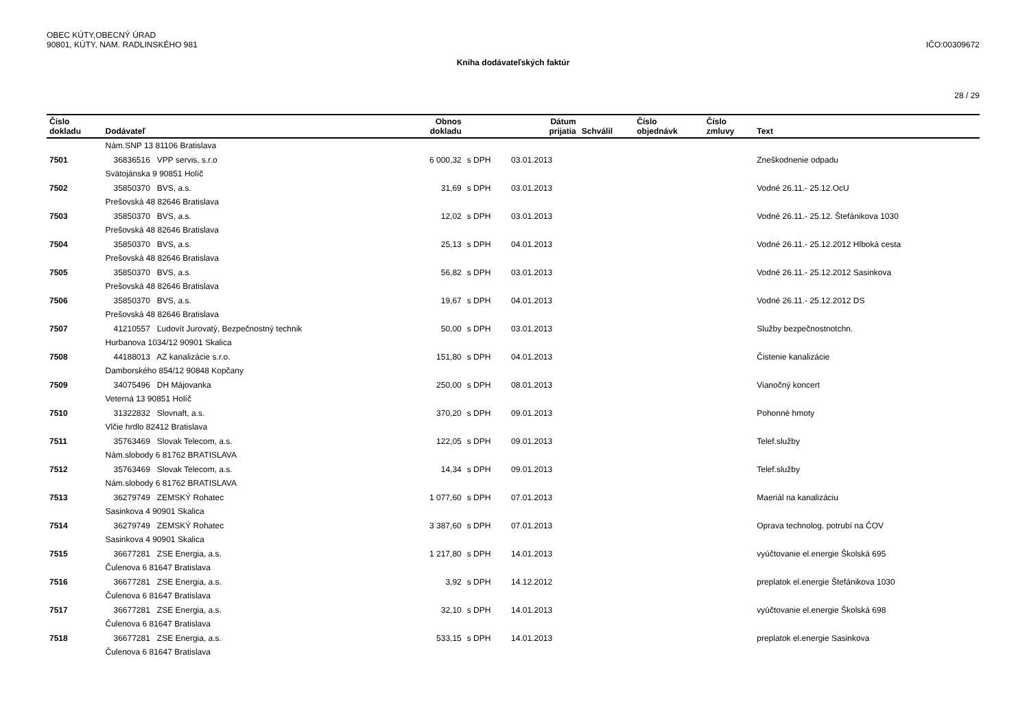OBEC KÚTY,OBECNÝ ÚRAD
90801, KÚTY, NAM. RADLINSKÉHO 981
IČO:00309672
Kniha dodávateľských faktúr
28 / 29
| Číslo dokladu | Dodávateľ | Obnos dokladu | | Dátum prijatia | Schválil | Číslo objednávk | Číslo zmluvy | Text |
| --- | --- | --- | --- | --- | --- | --- | --- | --- |
| | Nám.SNP 13 81106 Bratislava | | | | | | | |
| 7501 | 36836516 VPP servis, s.r.o | 6 000,32 | s DPH | 03.01.2013 | | | | Zneškodnenie odpadu |
| | Svätojánska 9 90851 Holíč | | | | | | | |
| 7502 | 35850370 BVS, a.s. | 31,69 | s DPH | 03.01.2013 | | | | Vodné 26.11.- 25.12.OcU |
| | Prešovská 48 82646 Bratislava | | | | | | | |
| 7503 | 35850370 BVS, a.s. | 12,02 | s DPH | 03.01.2013 | | | | Vodné 26.11.- 25.12. Štefánikova 1030 |
| | Prešovská 48 82646 Bratislava | | | | | | | |
| 7504 | 35850370 BVS, a.s. | 25,13 | s DPH | 04.01.2013 | | | | Vodné 26.11.- 25.12.2012 Hlboká cesta |
| | Prešovská 48 82646 Bratislava | | | | | | | |
| 7505 | 35850370 BVS, a.s. | 56,82 | s DPH | 03.01.2013 | | | | Vodné 26.11.- 25.12.2012 Sasinkova |
| | Prešovská 48 82646 Bratislava | | | | | | | |
| 7506 | 35850370 BVS, a.s. | 19,67 | s DPH | 04.01.2013 | | | | Vodné 26.11.- 25.12.2012 DS |
| | Prešovská 48 82646 Bratislava | | | | | | | |
| 7507 | 41210557 Ľudovít Jurovatý, Bezpečnostný technik | 50,00 | s DPH | 03.01.2013 | | | | Služby bezpečnostnotchn. |
| | Hurbanova 1034/12 90901 Skalica | | | | | | | |
| 7508 | 44188013 AZ kanalizácie s.r.o. | 151,80 | s DPH | 04.01.2013 | | | | Čistenie kanalizácie |
| | Damborského 854/12 90848 Kopčany | | | | | | | |
| 7509 | 34075496 DH Májovanka | 250,00 | s DPH | 08.01.2013 | | | | Vianočný koncert |
| | Veterná 13 90851 Holíč | | | | | | | |
| 7510 | 31322832 Slovnaft, a.s. | 370,20 | s DPH | 09.01.2013 | | | | Pohonné hmoty |
| | Vlčie hrdlo 82412 Bratislava | | | | | | | |
| 7511 | 35763469 Slovak Telecom, a.s. | 122,05 | s DPH | 09.01.2013 | | | | Telef.služby |
| | Nám.slobody 6 81762 BRATISLAVA | | | | | | | |
| 7512 | 35763469 Slovak Telecom, a.s. | 14,34 | s DPH | 09.01.2013 | | | | Telef.služby |
| | Nám.slobody 6 81762 BRATISLAVA | | | | | | | |
| 7513 | 36279749 ZEMSKÝ Rohatec | 1 077,60 | s DPH | 07.01.2013 | | | | Maeriál na kanalizáciu |
| | Sasinkova 4 90901 Skalica | | | | | | | |
| 7514 | 36279749 ZEMSKÝ Rohatec | 3 387,60 | s DPH | 07.01.2013 | | | | Oprava technolog. potrubí na ČOV |
| | Sasinkova 4 90901 Skalica | | | | | | | |
| 7515 | 36677281 ZSE Energia, a.s. | 1 217,80 | s DPH | 14.01.2013 | | | | vyúčtovanie el.energie Školská 695 |
| | Čulenova 6 81647 Bratislava | | | | | | | |
| 7516 | 36677281 ZSE Energia, a.s. | 3,92 | s DPH | 14.12.2012 | | | | preplatok el.energie Štefánikova 1030 |
| | Čulenova 6 81647 Bratislava | | | | | | | |
| 7517 | 36677281 ZSE Energia, a.s. | 32,10 | s DPH | 14.01.2013 | | | | vyúčtovanie el.energie Školská 698 |
| | Čulenova 6 81647 Bratislava | | | | | | | |
| 7518 | 36677281 ZSE Energia, a.s. | 533,15 | s DPH | 14.01.2013 | | | | preplatok el.energie Sasinkova |
| | Čulenova 6 81647 Bratislava | | | | | | | |